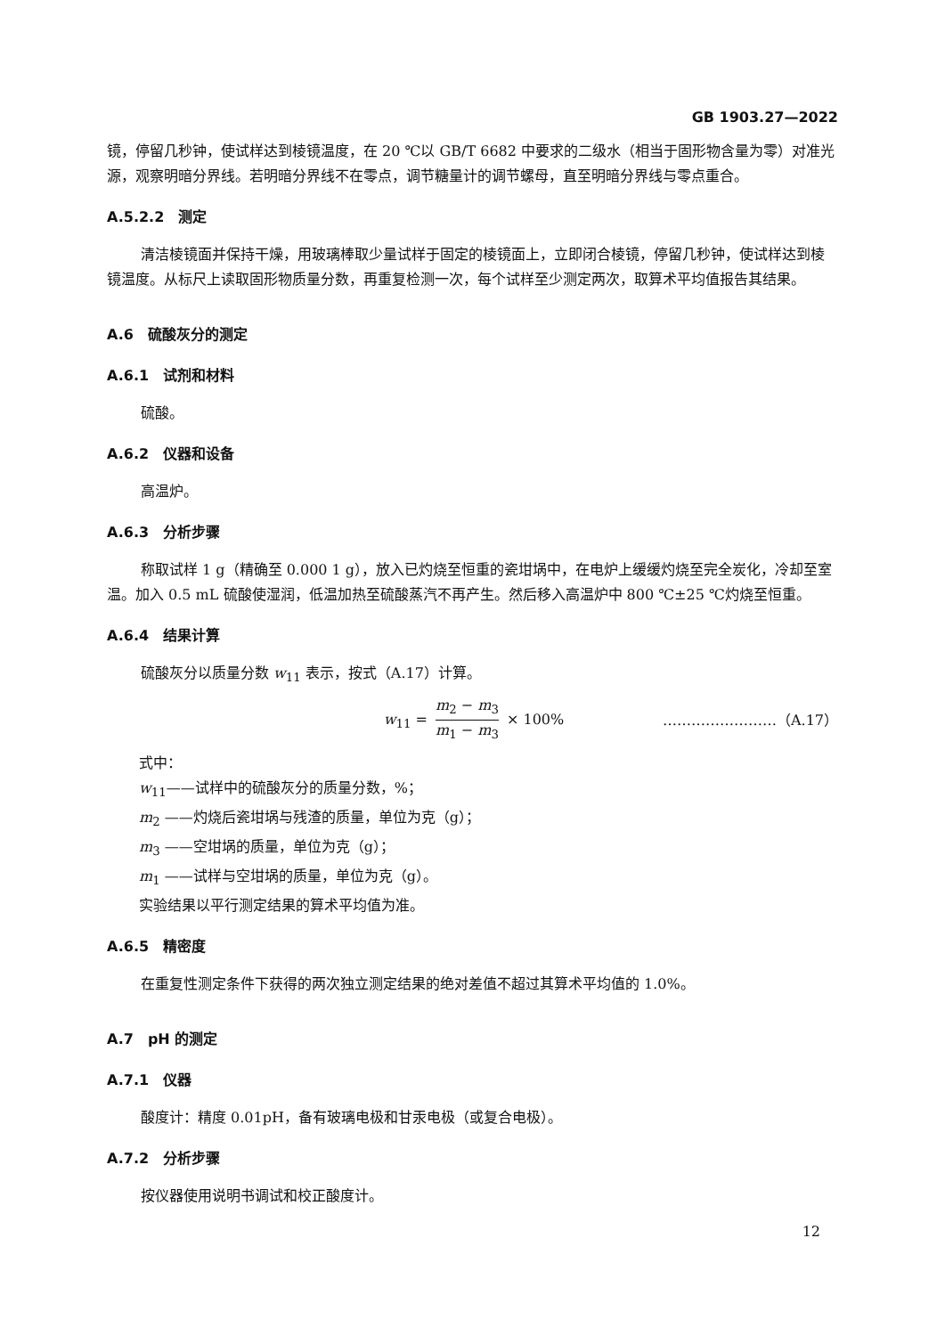GB 1903.27—2022
镜，停留几秒钟，使试样达到棱镜温度，在 20 ℃以 GB/T 6682 中要求的二级水（相当于固形物含量为零）对准光源，观察明暗分界线。若明暗分界线不在零点，调节糖量计的调节螺母，直至明暗分界线与零点重合。
A.5.2.2　测定
清洁棱镜面并保持干燥，用玻璃棒取少量试样于固定的棱镜面上，立即闭合棱镜，停留几秒钟，使试样达到棱镜温度。从标尺上读取固形物质量分数，再重复检测一次，每个试样至少测定两次，取算术平均值报告其结果。
A.6　硫酸灰分的测定
A.6.1　试剂和材料
硫酸。
A.6.2　仪器和设备
高温炉。
A.6.3　分析步骤
称取试样 1 g（精确至 0.000 1 g），放入已灼烧至恒重的瓷坩埚中，在电炉上缓缓灼烧至完全炭化，冷却至室温。加入 0.5 mL 硫酸使湿润，低温加热至硫酸蒸汽不再产生。然后移入高温炉中 800 ℃±25 ℃灼烧至恒重。
A.6.4　结果计算
硫酸灰分以质量分数 w<sub>11</sub> 表示，按式（A.17）计算。
w<sub>11</sub> = m<sub>2</sub> − m<sub>3</sub> m<sub>1</sub> − m<sub>3</sub> × 100% ……………………（A.17）
式中：
w<sub>11</sub>——试样中的硫酸灰分的质量分数，%；
m<sub>2</sub> ——灼烧后瓷坩埚与残渣的质量，单位为克（g）；
m<sub>3</sub> ——空坩埚的质量，单位为克（g）；
m<sub>1</sub> ——试样与空坩埚的质量，单位为克（g）。
实验结果以平行测定结果的算术平均值为准。
A.6.5　精密度
在重复性测定条件下获得的两次独立测定结果的绝对差值不超过其算术平均值的 1.0%。
A.7　pH 的测定
A.7.1　仪器
酸度计：精度 0.01pH，备有玻璃电极和甘汞电极（或复合电极）。
A.7.2　分析步骤
按仪器使用说明书调试和校正酸度计。
12